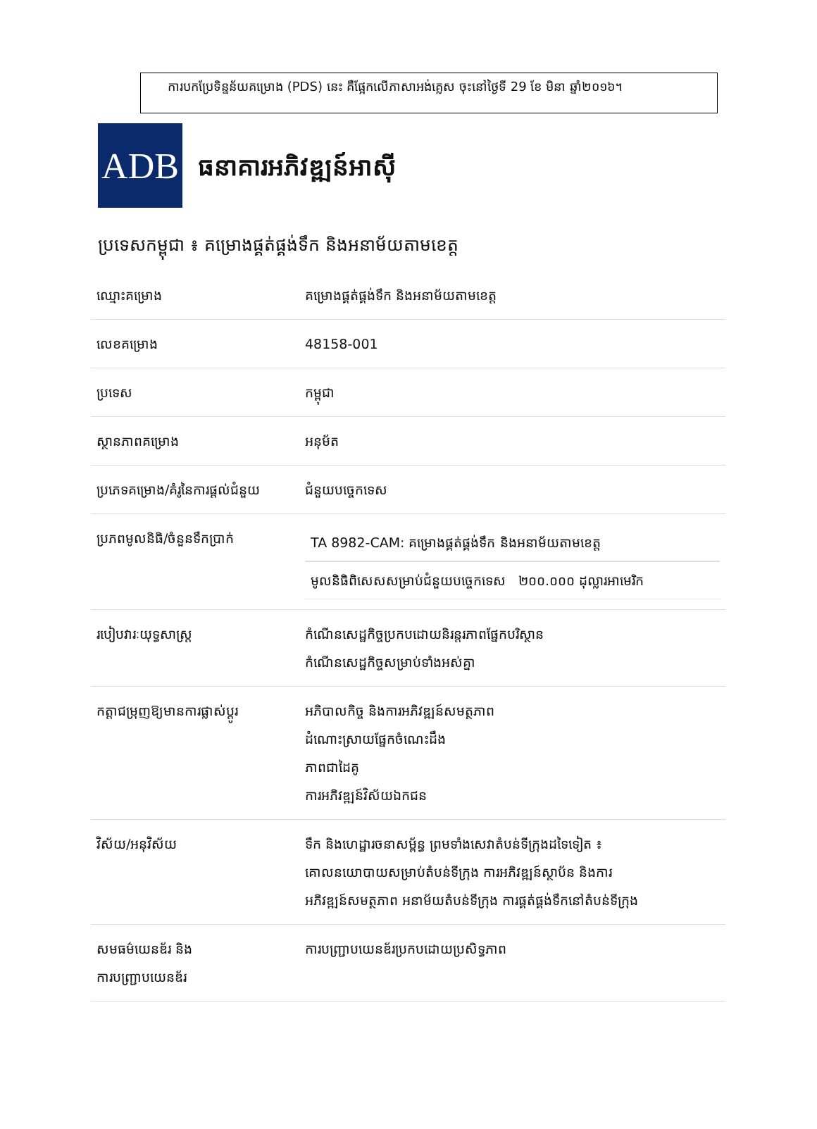ការបកប្រែទិន្នន័យគម្រោង (PDS) នេះ គឺផ្អែកលើភាសាអង់គ្លេស ចុះនៅថ្ងៃទី 29 ខែ មិនា ឆ្នាំ២០១៦។
ADB
ធនាគារអភិវឌ្ឍន៍អាស៊ី
ប្រទេសកម្ពុជា ៖ គម្រោងផ្គត់ផ្គង់ទឹក និងអនាម័យតាមខេត្ត
| ឈ្មោះគម្រោង | គម្រោងផ្គត់ផ្គង់ទឹក និងអនាម័យតាមខេត្ត |
| លេខគម្រោង | 48158-001 |
| ប្រទេស | កម្ពុជា |
| ស្ថានភាពគម្រោង | អនុម័ត |
| ប្រភេទគម្រោង/គំរូនៃការផ្តល់ជំនួយ | ជំនួយបច្ចេកទេស |
| ប្រភពមូលនិធិ/ចំនួនទឹកប្រាក់ | TA 8982-CAM: គម្រោងផ្គត់ផ្គង់ទឹក និងអនាម័យតាមខេត្ត មូលនិធិពិសេសសម្រាប់ជំនួយបច្ចេកទេស ២០០.០០០ ដុល្លារអាមេរិក |
| របៀបវារៈយុទ្ធសាស្ត្រ | កំណើនសេដ្ឋកិច្ចប្រកបដោយនិរន្តរភាពផ្នែកបរិស្ថាន កំណើនសេដ្ឋកិច្ចសម្រាប់ទាំងអស់គ្នា |
| កត្តាជម្រុញឱ្យមានការផ្លាស់ប្តូរ | អភិបាលកិច្ច និងការអភិវឌ្ឍន៍សមត្ថភាព ដំណោះស្រាយផ្នែកចំណេះដឹង ភាពជាដៃគូ ការអភិវឌ្ឍន៍វិស័យឯកជន |
| វិស័យ/អនុវិស័យ | ទឹក និងហេដ្ឋារចនាសម្ព័ន្ធ ព្រមទាំងសេវាតំបន់ទីក្រុងដទៃទៀត ៖ គោលនយោបាយសម្រាប់តំបន់ទីក្រុង ការអភិវឌ្ឍន៍ស្ថាប័ន និងការ អភិវឌ្ឍន៍សមត្ថភាព អនាម័យតំបន់ទីក្រុង ការផ្គត់ផ្គង់ទឹកនៅតំបន់ទីក្រុង |
| សមធម៌យេនឌ័រ និង ការបញ្ជ្រាបយេនឌ័រ | ការបញ្ជ្រាបយេនឌ័រប្រកបដោយប្រសិទ្ធភាព |